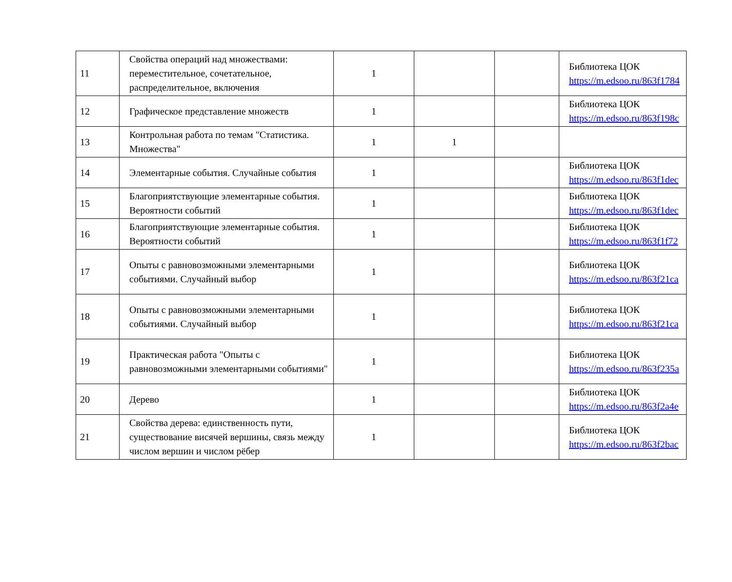| 11 | Свойства операций над множествами: переместительное, сочетательное, распределительное, включения | 1 | | | Библиотека ЦОК https://m.edsoo.ru/863f1784 |
| 12 | Графическое представление множеств | 1 | | | Библиотека ЦОК https://m.edsoo.ru/863f198c |
| 13 | Контрольная работа по темам "Статистика. Множества" | 1 | 1 | | |
| 14 | Элементарные события. Случайные события | 1 | | | Библиотека ЦОК https://m.edsoo.ru/863f1dec |
| 15 | Благоприятствующие элементарные события. Вероятности событий | 1 | | | Библиотека ЦОК https://m.edsoo.ru/863f1dec |
| 16 | Благоприятствующие элементарные события. Вероятности событий | 1 | | | Библиотека ЦОК https://m.edsoo.ru/863f1f72 |
| 17 | Опыты с равновозможными элементарными событиями. Случайный выбор | 1 | | | Библиотека ЦОК https://m.edsoo.ru/863f21ca |
| 18 | Опыты с равновозможными элементарными событиями. Случайный выбор | 1 | | | Библиотека ЦОК https://m.edsoo.ru/863f21ca |
| 19 | Практическая работа "Опыты с равновозможными элементарными событиями" | 1 | | | Библиотека ЦОК https://m.edsoo.ru/863f235a |
| 20 | Дерево | 1 | | | Библиотека ЦОК https://m.edsoo.ru/863f2a4e |
| 21 | Свойства дерева: единственность пути, существование висячей вершины, связь между числом вершин и числом рёбер | 1 | | | Библиотека ЦОК https://m.edsoo.ru/863f2bac |